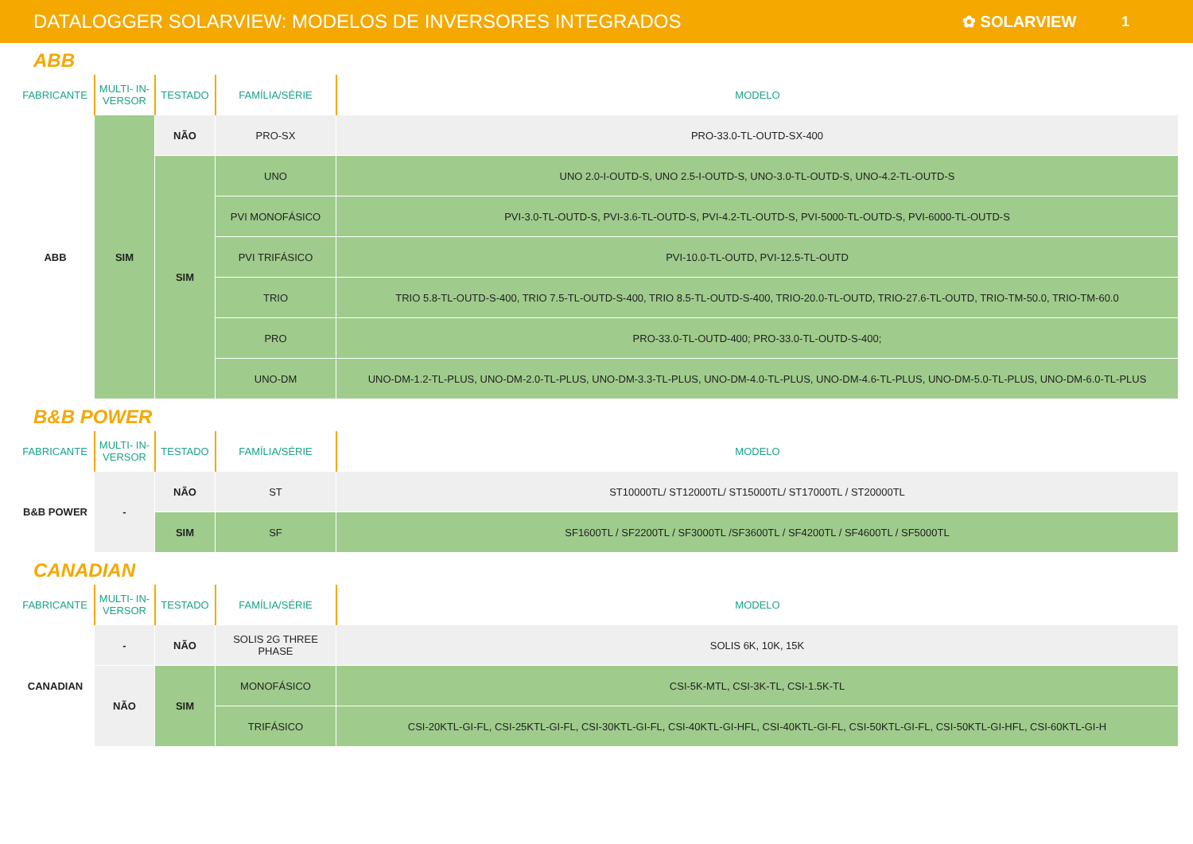DATALOGGER SOLARVIEW: MODELOS DE INVERSORES INTEGRADOS
✿ SOLARVIEW 1
ABB
| FABRICANTE | MULTI- IN-VERSOR | TESTADO | FAMÍLIA/SÉRIE | MODELO |
| --- | --- | --- | --- | --- |
| ABB | SIM | NÃO | PRO-SX | PRO-33.0-TL-OUTD-SX-400 |
| | | SIM | UNO | UNO 2.0-I-OUTD-S, UNO 2.5-I-OUTD-S, UNO-3.0-TL-OUTD-S, UNO-4.2-TL-OUTD-S |
| | | | PVI MONOFÁSICO | PVI-3.0-TL-OUTD-S, PVI-3.6-TL-OUTD-S, PVI-4.2-TL-OUTD-S, PVI-5000-TL-OUTD-S, PVI-6000-TL-OUTD-S |
| | | | PVI TRIFÁSICO | PVI-10.0-TL-OUTD, PVI-12.5-TL-OUTD |
| | | | TRIO | TRIO 5.8-TL-OUTD-S-400, TRIO 7.5-TL-OUTD-S-400, TRIO 8.5-TL-OUTD-S-400, TRIO-20.0-TL-OUTD, TRIO-27.6-TL-OUTD, TRIO-TM-50.0, TRIO-TM-60.0 |
| | | | PRO | PRO-33.0-TL-OUTD-400; PRO-33.0-TL-OUTD-S-400; |
| | | | UNO-DM | UNO-DM-1.2-TL-PLUS, UNO-DM-2.0-TL-PLUS, UNO-DM-3.3-TL-PLUS, UNO-DM-4.0-TL-PLUS, UNO-DM-4.6-TL-PLUS, UNO-DM-5.0-TL-PLUS, UNO-DM-6.0-TL-PLUS |
B&B POWER
| FABRICANTE | MULTI- IN-VERSOR | TESTADO | FAMÍLIA/SÉRIE | MODELO |
| --- | --- | --- | --- | --- |
| B&B POWER | - | NÃO | ST | ST10000TL/ ST12000TL/ ST15000TL/ ST17000TL / ST20000TL |
| | | SIM | SF | SF1600TL / SF2200TL / SF3000TL /SF3600TL / SF4200TL / SF4600TL / SF5000TL |
CANADIAN
| FABRICANTE | MULTI- IN-VERSOR | TESTADO | FAMÍLIA/SÉRIE | MODELO |
| --- | --- | --- | --- | --- |
| CANADIAN | - | NÃO | SOLIS 2G THREE PHASE | SOLIS 6K, 10K, 15K |
| | NÃO | SIM | MONOFÁSICO | CSI-5K-MTL, CSI-3K-TL, CSI-1.5K-TL |
| | | | TRIFÁSICO | CSI-20KTL-GI-FL, CSI-25KTL-GI-FL, CSI-30KTL-GI-FL, CSI-40KTL-GI-HFL, CSI-40KTL-GI-FL, CSI-50KTL-GI-FL, CSI-50KTL-GI-HFL, CSI-60KTL-GI-H |